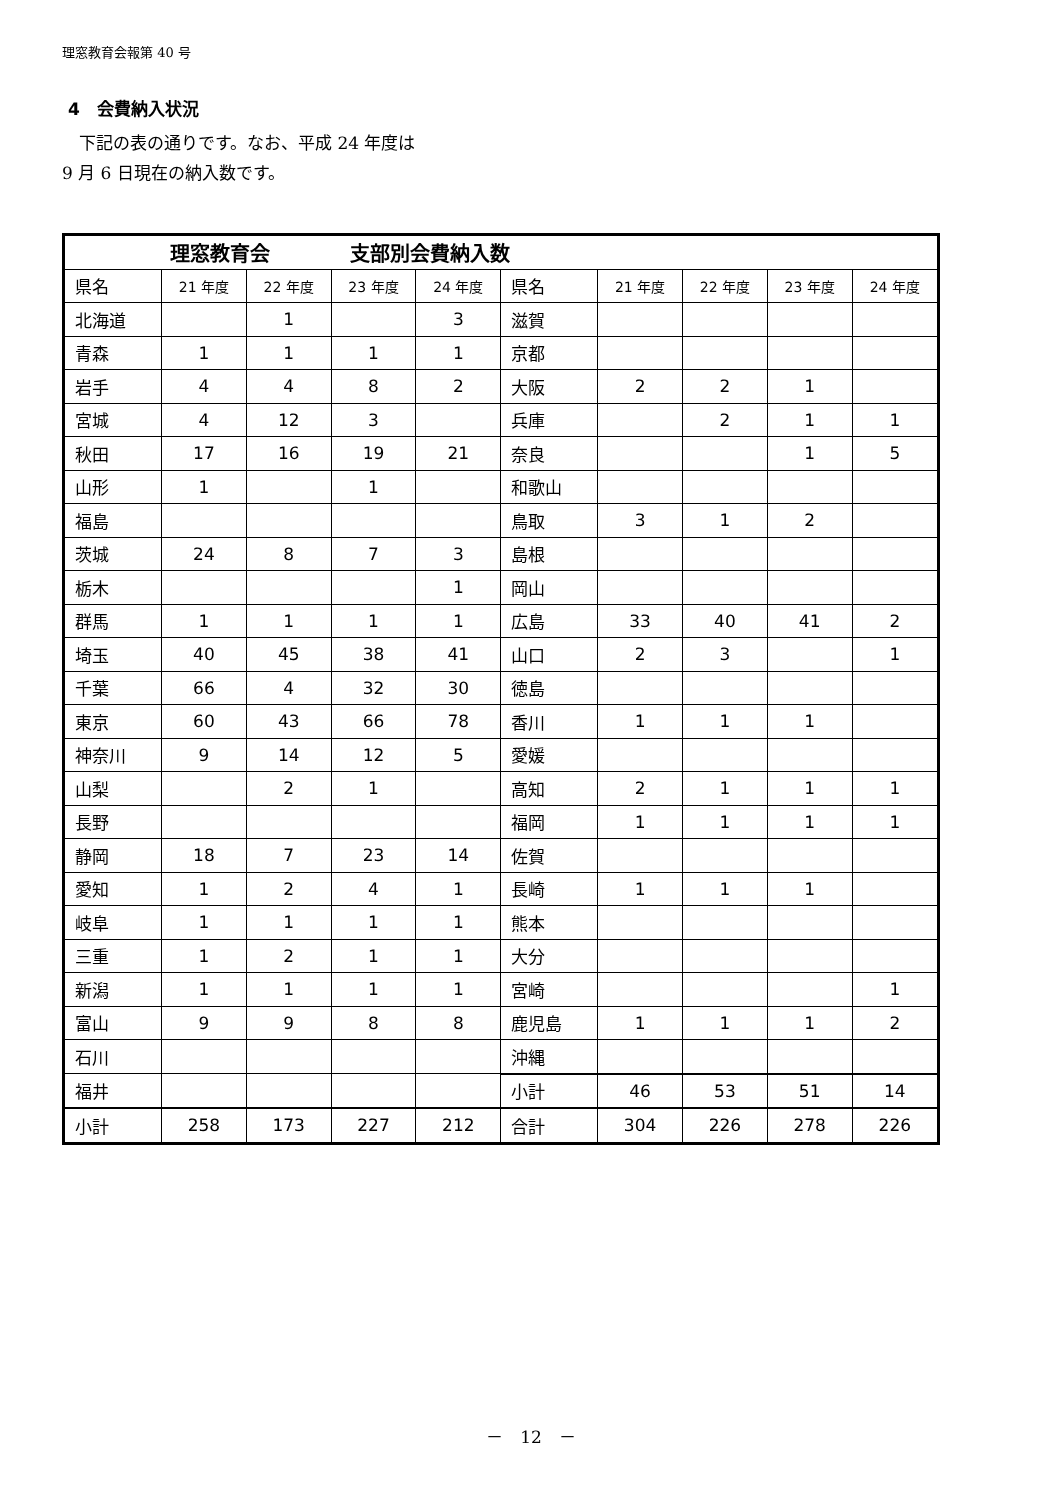理窓教育会報第 40 号
4　会費納入状況
　下記の表の通りです。なお、平成 24 年度は
9 月 6 日現在の納入数です。
| 理窓教育会 支部別会費納入数 | | | | | | | | | |
| --- | --- | --- | --- | --- | --- | --- | --- | --- | --- |
| 県名 | 21 年度 | 22 年度 | 23 年度 | 24 年度 | 県名 | 21 年度 | 22 年度 | 23 年度 | 24 年度 |
| 北海道 | | 1 | | 3 | 滋賀 | | | | |
| 青森 | 1 | 1 | 1 | 1 | 京都 | | | | |
| 岩手 | 4 | 4 | 8 | 2 | 大阪 | 2 | 2 | 1 | |
| 宮城 | 4 | 12 | 3 | | 兵庫 | | 2 | 1 | 1 |
| 秋田 | 17 | 16 | 19 | 21 | 奈良 | | | 1 | 5 |
| 山形 | 1 | | 1 | | 和歌山 | | | | |
| 福島 | | | | | 鳥取 | 3 | 1 | 2 | |
| 茨城 | 24 | 8 | 7 | 3 | 島根 | | | | |
| 栃木 | | | | 1 | 岡山 | | | | |
| 群馬 | 1 | 1 | 1 | 1 | 広島 | 33 | 40 | 41 | 2 |
| 埼玉 | 40 | 45 | 38 | 41 | 山口 | 2 | 3 | | 1 |
| 千葉 | 66 | 4 | 32 | 30 | 徳島 | | | | |
| 東京 | 60 | 43 | 66 | 78 | 香川 | 1 | 1 | 1 | |
| 神奈川 | 9 | 14 | 12 | 5 | 愛媛 | | | | |
| 山梨 | | 2 | 1 | | 高知 | 2 | 1 | 1 | 1 |
| 長野 | | | | | 福岡 | 1 | 1 | 1 | 1 |
| 静岡 | 18 | 7 | 23 | 14 | 佐賀 | | | | |
| 愛知 | 1 | 2 | 4 | 1 | 長崎 | 1 | 1 | 1 | |
| 岐阜 | 1 | 1 | 1 | 1 | 熊本 | | | | |
| 三重 | 1 | 2 | 1 | 1 | 大分 | | | | |
| 新潟 | 1 | 1 | 1 | 1 | 宮崎 | | | | 1 |
| 富山 | 9 | 9 | 8 | 8 | 鹿児島 | 1 | 1 | 1 | 2 |
| 石川 | | | | | 沖縄 | | | | |
| 福井 | | | | | 小計 | 46 | 53 | 51 | 14 |
| 小計 | 258 | 173 | 227 | 212 | 合計 | 304 | 226 | 278 | 226 |
－　12　－